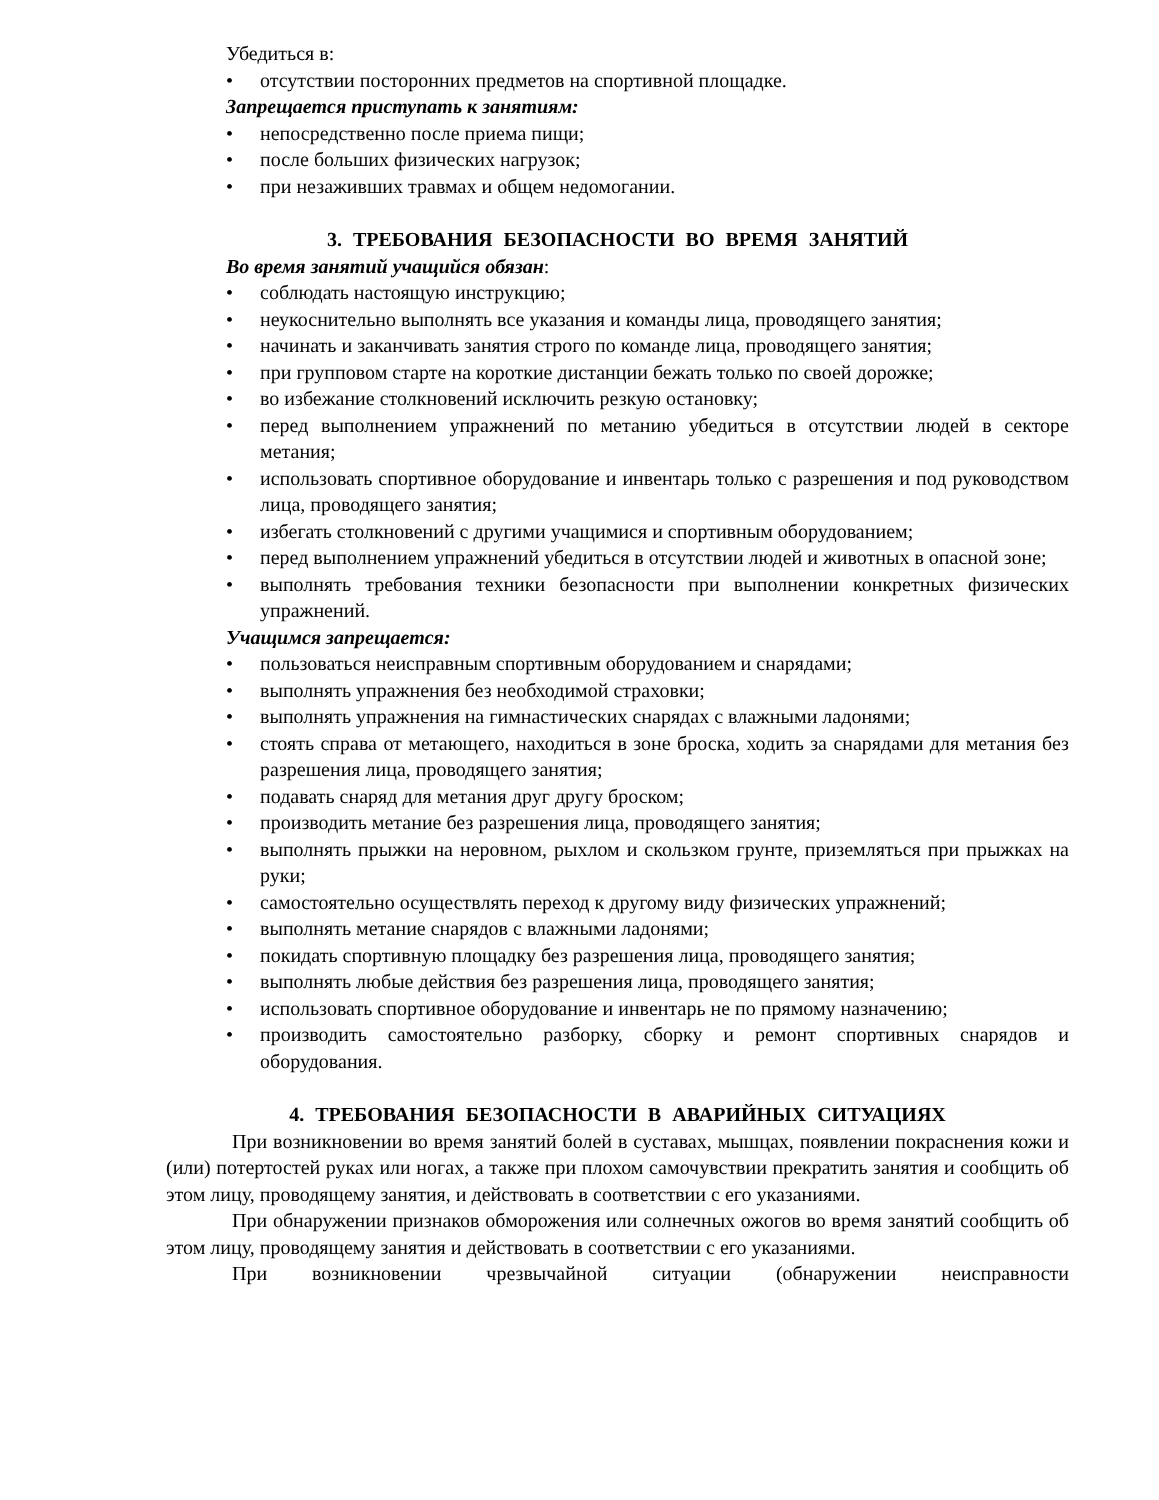Убедиться в:
• отсутствии посторонних предметов на спортивной площадке.
Запрещается приступать к занятиям:
• непосредственно после приема пищи;
• после больших физических нагрузок;
• при незаживших травмах и общем недомогании.
3. ТРЕБОВАНИЯ БЕЗОПАСНОСТИ ВО ВРЕМЯ ЗАНЯТИЙ
Во время занятий учащийся обязан:
• соблюдать настоящую инструкцию;
• неукоснительно выполнять все указания и команды лица, проводящего занятия;
• начинать и заканчивать занятия строго по команде лица, проводящего занятия;
• при групповом старте на короткие дистанции бежать только по своей дорожке;
• во избежание столкновений исключить резкую остановку;
• перед выполнением упражнений по метанию убедиться в отсутствии людей в секторе метания;
• использовать спортивное оборудование и инвентарь только с разрешения и под руководством лица, проводящего занятия;
• избегать столкновений с другими учащимися и спортивным оборудованием;
• перед выполнением упражнений убедиться в отсутствии людей и животных в опасной зоне;
• выполнять требования техники безопасности при выполнении конкретных физических упражнений.
Учащимся запрещается:
• пользоваться неисправным спортивным оборудованием и снарядами;
• выполнять упражнения без необходимой страховки;
• выполнять упражнения на гимнастических снарядах с влажными ладонями;
• стоять справа от метающего, находиться в зоне броска, ходить за снарядами для метания без разрешения лица, проводящего занятия;
• подавать снаряд для метания друг другу броском;
• производить метание без разрешения лица, проводящего занятия;
• выполнять прыжки на неровном, рыхлом и скользком грунте, приземляться при прыжках на руки;
• самостоятельно осуществлять переход к другому виду физических упражнений;
• выполнять метание снарядов с влажными ладонями;
• покидать спортивную площадку без разрешения лица, проводящего занятия;
• выполнять любые действия без разрешения лица, проводящего занятия;
• использовать спортивное оборудование и инвентарь не по прямому назначению;
• производить самостоятельно разборку, сборку и ремонт спортивных снарядов и оборудования.
4. ТРЕБОВАНИЯ БЕЗОПАСНОСТИ В АВАРИЙНЫХ СИТУАЦИЯХ
При возникновении во время занятий болей в суставах, мышцах, появлении покраснения кожи и (или) потертостей руках или ногах, а также при плохом самочувствии прекратить занятия и сообщить об этом лицу, проводящему занятия, и действовать в соответствии с его указаниями.
При обнаружении признаков обморожения или солнечных ожогов во время занятий сообщить об этом лицу, проводящему занятия и действовать в соответствии с его указаниями.
При возникновении чрезвычайной ситуации (обнаружении неисправности